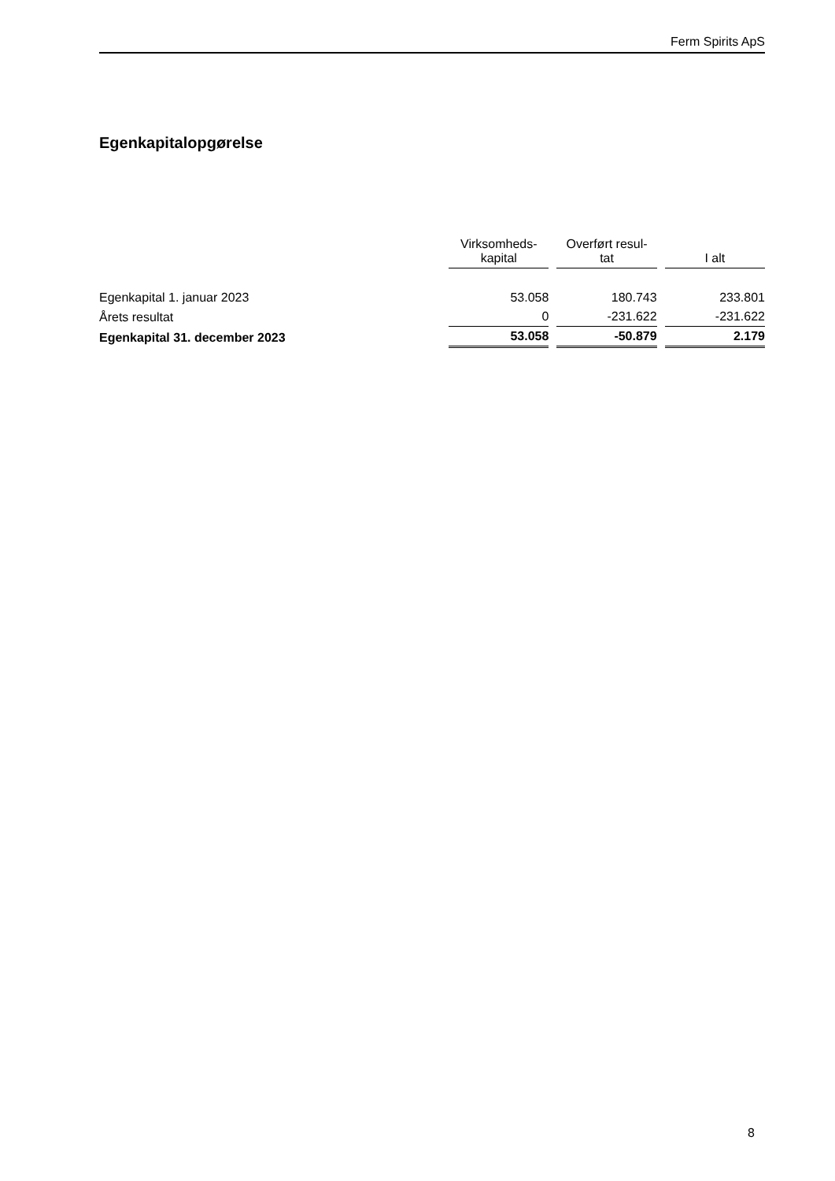Ferm Spirits ApS
Egenkapitalopgørelse
| | Virksomheds- kapital | | Overført resul- tat | | I alt |
| --- | --- | --- | --- | --- | --- |
| Egenkapital 1. januar 2023 | 53.058 | | 180.743 | | 233.801 |
| Årets resultat | 0 | | -231.622 | | -231.622 |
| Egenkapital 31. december 2023 | 53.058 | | -50.879 | | 2.179 |
8